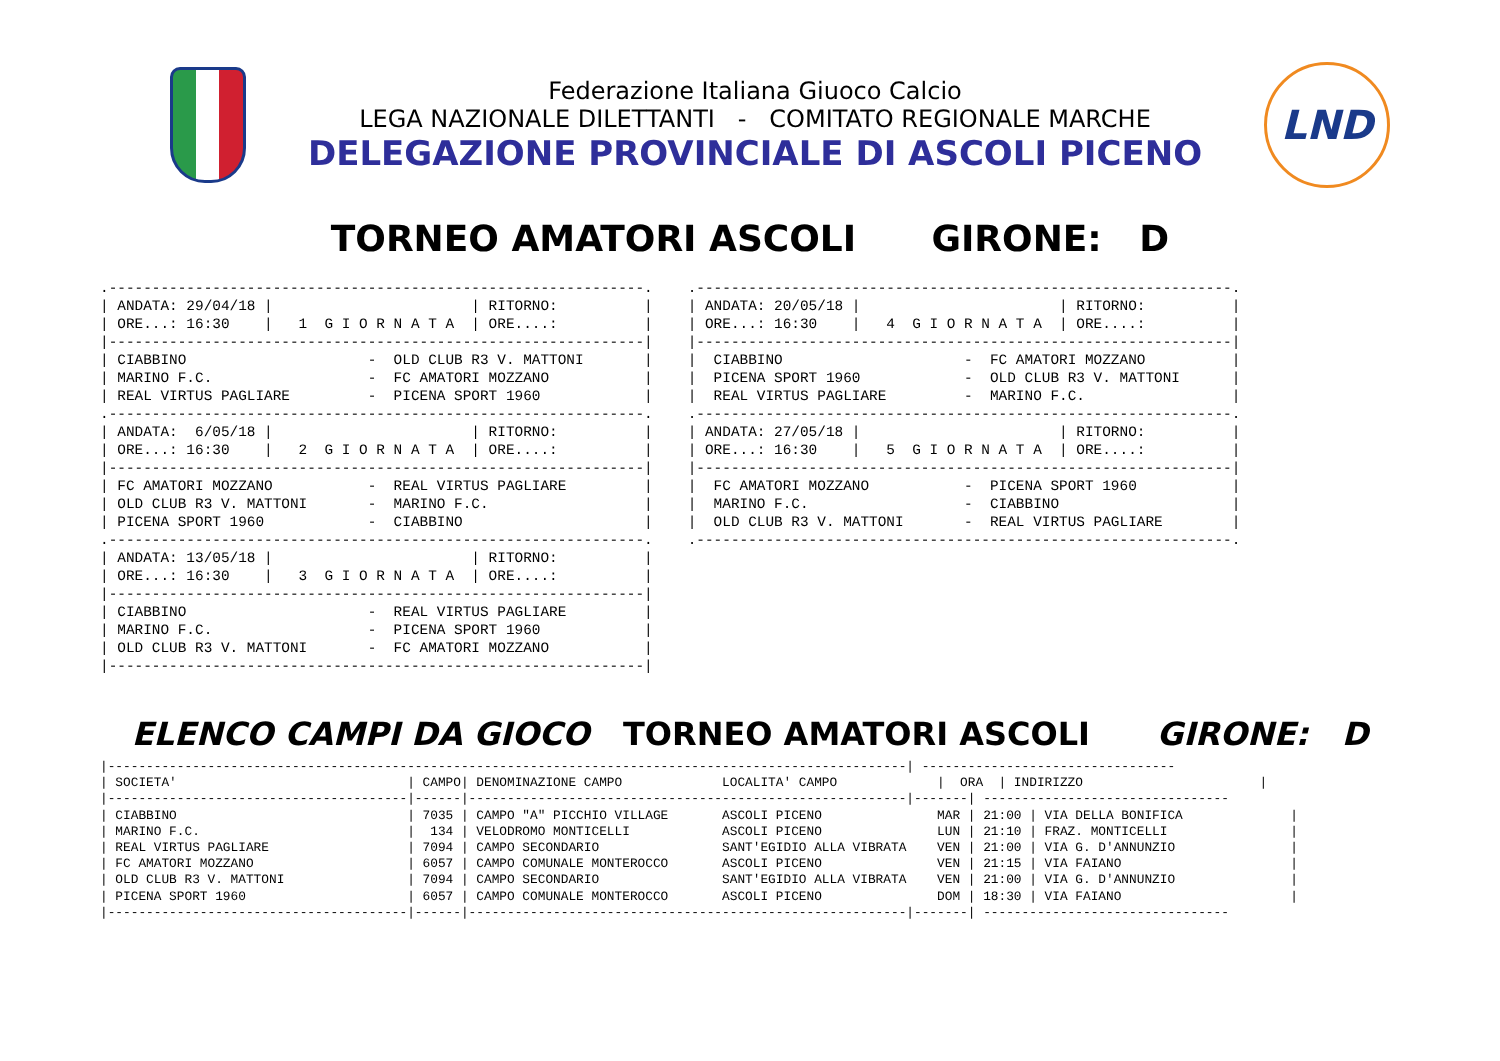Federazione Italiana Giuoco Calcio
LEGA NAZIONALE DILETTANTI - COMITATO REGIONALE MARCHE
DELEGAZIONE PROVINCIALE DI ASCOLI PICENO
LND
TORNEO AMATORI ASCOLI GIRONE: D
.--------------------------------------------------------------.
| ANDATA: 29/04/18 |                       | RITORNO:          |
| ORE...: 16:30    |   1  G I O R N A T A  | ORE....:          |
|--------------------------------------------------------------|
| CIABBINO                     -  OLD CLUB R3 V. MATTONI       |
| MARINO F.C.                  -  FC AMATORI MOZZANO           |
| REAL VIRTUS PAGLIARE         -  PICENA SPORT 1960            |
.--------------------------------------------------------------.
| ANDATA:  6/05/18 |                       | RITORNO:          |
| ORE...: 16:30    |   2  G I O R N A T A  | ORE....:          |
|--------------------------------------------------------------|
| FC AMATORI MOZZANO           -  REAL VIRTUS PAGLIARE         |
| OLD CLUB R3 V. MATTONI       -  MARINO F.C.                  |
| PICENA SPORT 1960            -  CIABBINO                     |
.--------------------------------------------------------------.
| ANDATA: 13/05/18 |                       | RITORNO:          |
| ORE...: 16:30    |   3  G I O R N A T A  | ORE....:          |
|--------------------------------------------------------------|
| CIABBINO                     -  REAL VIRTUS PAGLIARE         |
| MARINO F.C.                  -  PICENA SPORT 1960            |
| OLD CLUB R3 V. MATTONI       -  FC AMATORI MOZZANO           |
|--------------------------------------------------------------|
.--------------------------------------------------------------.
| ANDATA: 20/05/18 |                       | RITORNO:          |
| ORE...: 16:30    |   4  G I O R N A T A  | ORE....:          |
|--------------------------------------------------------------|
|  CIABBINO                     -  FC AMATORI MOZZANO          |
|  PICENA SPORT 1960            -  OLD CLUB R3 V. MATTONI      |
|  REAL VIRTUS PAGLIARE         -  MARINO F.C.                 |
.--------------------------------------------------------------.
| ANDATA: 27/05/18 |                       | RITORNO:          |
| ORE...: 16:30    |   5  G I O R N A T A  | ORE....:          |
|--------------------------------------------------------------|
|  FC AMATORI MOZZANO           -  PICENA SPORT 1960           |
|  MARINO F.C.                  -  CIABBINO                    |
|  OLD CLUB R3 V. MATTONI       -  REAL VIRTUS PAGLIARE        |
.--------------------------------------------------------------.
ELENCO CAMPI DA GIOCO TORNEO AMATORI ASCOLI GIRONE: D
|--------------------------------------------------------------------------------------------------------| ---------------------------------
| SOCIETA'                              | CAMPO| DENOMINAZIONE CAMPO             LOCALITA' CAMPO             |  ORA  | INDIRIZZO                       |
|---------------------------------------|------|---------------------------------------------------------|-------| --------------------------------
| CIABBINO                              | 7035 | CAMPO "A" PICCHIO VILLAGE       ASCOLI PICENO               MAR | 21:00 | VIA DELLA BONIFICA              |
| MARINO F.C.                           |  134 | VELODROMO MONTICELLI            ASCOLI PICENO               LUN | 21:10 | FRAZ. MONTICELLI                |
| REAL VIRTUS PAGLIARE                  | 7094 | CAMPO SECONDARIO                SANT'EGIDIO ALLA VIBRATA    VEN | 21:00 | VIA G. D'ANNUNZIO               |
| FC AMATORI MOZZANO                    | 6057 | CAMPO COMUNALE MONTEROCCO       ASCOLI PICENO               VEN | 21:15 | VIA FAIANO                      |
| OLD CLUB R3 V. MATTONI                | 7094 | CAMPO SECONDARIO                SANT'EGIDIO ALLA VIBRATA    VEN | 21:00 | VIA G. D'ANNUNZIO               |
| PICENA SPORT 1960                     | 6057 | CAMPO COMUNALE MONTEROCCO       ASCOLI PICENO               DOM | 18:30 | VIA FAIANO                      |
|---------------------------------------|------|---------------------------------------------------------|-------| --------------------------------